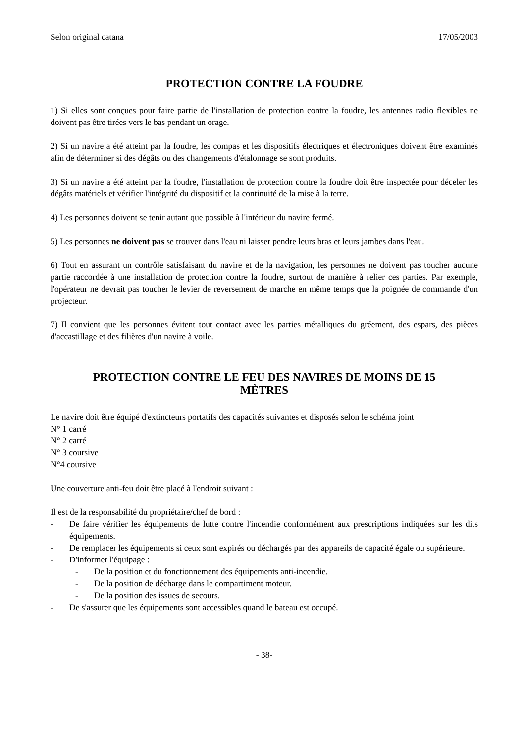Selon original catana 17/05/2003
PROTECTION CONTRE LA FOUDRE
1) Si elles sont conçues pour faire partie de l'installation de protection contre la foudre, les antennes radio flexibles ne doivent pas être tirées vers le bas pendant un orage.
2) Si un navire a été atteint par la foudre, les compas et les dispositifs électriques et électroniques doivent être examinés afin de déterminer si des dégâts ou des changements d'étalonnage se sont produits.
3) Si un navire a été atteint par la foudre, l'installation de protection contre la foudre doit être inspectée pour déceler les dégâts matériels et vérifier l'intégrité du dispositif et la continuité de la mise à la terre.
4) Les personnes doivent se tenir autant que possible à l'intérieur du navire fermé.
5) Les personnes ne doivent pas se trouver dans l'eau ni laisser pendre leurs bras et leurs jambes dans l'eau.
6) Tout en assurant un contrôle satisfaisant du navire et de la navigation, les personnes ne doivent pas toucher aucune partie raccordée à une installation de protection contre la foudre, surtout de manière à relier ces parties. Par exemple, l'opérateur ne devrait pas toucher le levier de reversement de marche en même temps que la poignée de commande d'un projecteur.
7) Il convient que les personnes évitent tout contact avec les parties métalliques du gréement, des espars, des pièces d'accastillage et des filières d'un navire à voile.
PROTECTION CONTRE LE FEU DES NAVIRES DE MOINS DE 15
MÈTRES
Le navire doit être équipé d'extincteurs portatifs des capacités suivantes et disposés selon le schéma joint
N° 1 carré
N° 2 carré
N° 3 coursive
N°4 coursive
Une couverture anti-feu doit être placé à l'endroit suivant :
Il est de la responsabilité du propriétaire/chef de bord :
- De faire vérifier les équipements de lutte contre l'incendie conformément aux prescriptions indiquées sur les dits équipements.
- De remplacer les équipements si ceux sont expirés ou déchargés par des appareils de capacité égale ou supérieure.
- D'informer l'équipage :
- De la position et du fonctionnement des équipements anti-incendie.
- De la position de décharge dans le compartiment moteur.
- De la position des issues de secours.
- De s'assurer que les équipements sont accessibles quand le bateau est occupé.
- 38-